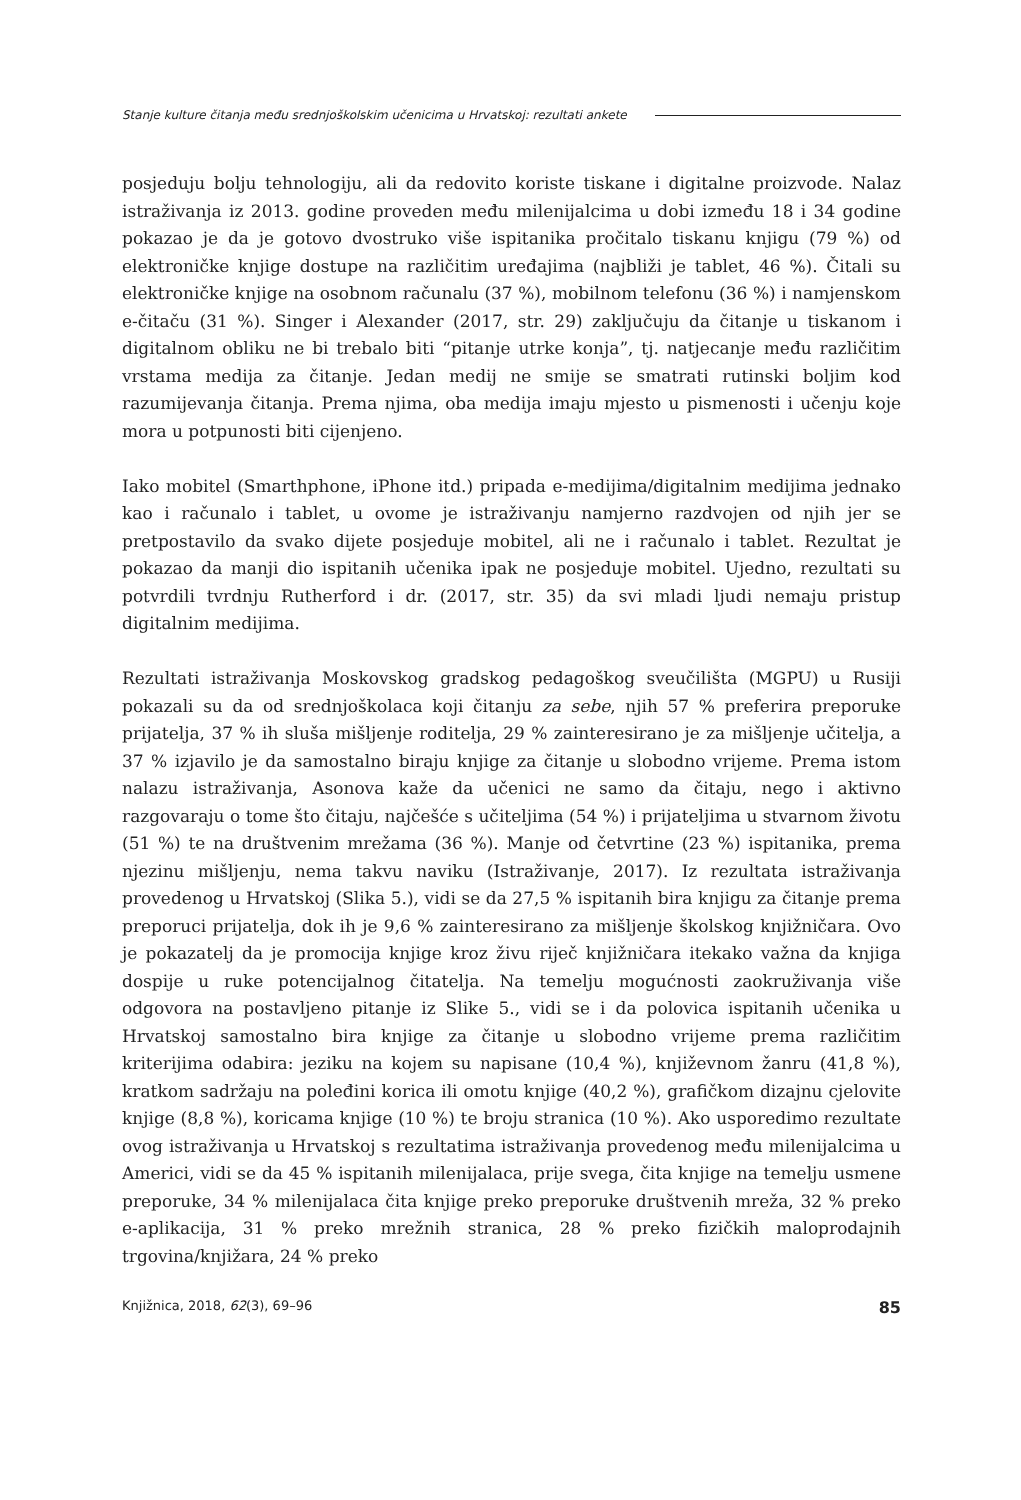Stanje kulture čitanja među srednjoškolskim učenicima u Hrvatskoj: rezultati ankete
posjeduju bolju tehnologiju, ali da redovito koriste tiskane i digitalne proizvode. Nalaz istraživanja iz 2013. godine proveden među milenijalcima u dobi između 18 i 34 godine pokazao je da je gotovo dvostruko više ispitanika pročitalo tiskanu knjigu (79 %) od elektroničke knjige dostupe na različitim uređajima (najbliži je tablet, 46 %). Čitali su elektroničke knjige na osobnom računalu (37 %), mobilnom telefonu (36 %) i namjenskom e-čitaču (31 %). Singer i Alexander (2017, str. 29) zaključuju da čitanje u tiskanom i digitalnom obliku ne bi trebalo biti “pitanje utrke konja”, tj. natjecanje među različitim vrstama medija za čitanje. Jedan medij ne smije se smatrati rutinski boljim kod razumijevanja čitanja. Prema njima, oba medija imaju mjesto u pismenosti i učenju koje mora u potpunosti biti cijenjeno.
Iako mobitel (Smarthphone, iPhone itd.) pripada e-medijima/digitalnim medijima jednako kao i računalo i tablet, u ovome je istraživanju namjerno razdvojen od njih jer se pretpostavilo da svako dijete posjeduje mobitel, ali ne i računalo i tablet. Rezultat je pokazao da manji dio ispitanih učenika ipak ne posjeduje mobitel. Ujedno, rezultati su potvrdili tvrdnju Rutherford i dr. (2017, str. 35) da svi mladi ljudi nemaju pristup digitalnim medijima.
Rezultati istraživanja Moskovskog gradskog pedagoškog sveučilišta (MGPU) u Rusiji pokazali su da od srednjoškolaca koji čitanju za sebe, njih 57 % preferira preporuke prijatelja, 37 % ih sluša mišljenje roditelja, 29 % zainteresirano je za mišljenje učitelja, a 37 % izjavilo je da samostalno biraju knjige za čitanje u slobodno vrijeme. Prema istom nalazu istraživanja, Asonova kaže da učenici ne samo da čitaju, nego i aktivno razgovaraju o tome što čitaju, najčešće s učiteljima (54 %) i prijateljima u stvarnom životu (51 %) te na društvenim mrežama (36 %). Manje od četvrtine (23 %) ispitanika, prema njezinu mišljenju, nema takvu naviku (Istraživanje, 2017). Iz rezultata istraživanja provedenog u Hrvatskoj (Slika 5.), vidi se da 27,5 % ispitanih bira knjigu za čitanje prema preporuci prijatelja, dok ih je 9,6 % zainteresirano za mišljenje školskog knjižničara. Ovo je pokazatelj da je promocija knjige kroz živu riječ knjižničara itekako važna da knjiga dospije u ruke potencijalnog čitatelja. Na temelju mogućnosti zaokruživanja više odgovora na postavljeno pitanje iz Slike 5., vidi se i da polovica ispitanih učenika u Hrvatskoj samostalno bira knjige za čitanje u slobodno vrijeme prema različitim kriterijima odabira: jeziku na kojem su napisane (10,4 %), književnom žanru (41,8 %), kratkom sadržaju na poleđini korica ili omotu knjige (40,2 %), grafičkom dizajnu cjelovite knjige (8,8 %), koricama knjige (10 %) te broju stranica (10 %). Ako usporedimo rezultate ovog istraživanja u Hrvatskoj s rezultatima istraživanja provedenog među milenijalcima u Americi, vidi se da 45 % ispitanih milenijalaca, prije svega, čita knjige na temelju usmene preporuke, 34 % milenijalaca čita knjige preko preporuke društvenih mreža, 32 % preko e-aplikacija, 31 % preko mrežnih stranica, 28 % preko fizičkih maloprodajnih trgovina/knjižara, 24 % preko
Knjižnica, 2018, 62(3), 69–96 85